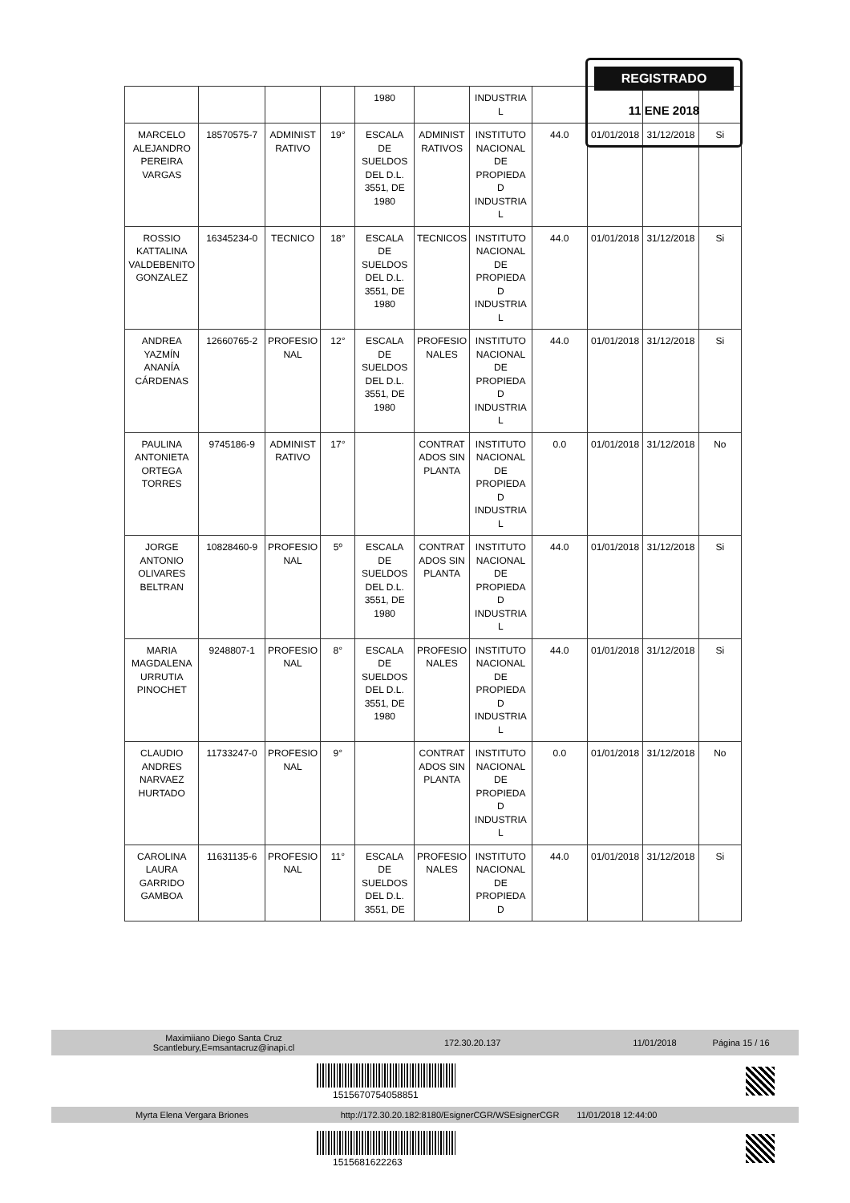| | | | | 1980 | | INDUSTRIA L | | | | |
| MARCELO ALEJANDRO PEREIRA VARGAS | 18570575-7 | ADMINIST RATIVO | 19° | ESCALA DE SUELDOS DEL D.L. 3551, DE 1980 | ADMINIST RATIVOS | INSTITUTO NACIONAL DE PROPIEDA D INDUSTRIA L | 44.0 | 01/01/2018 | 31/12/2018 | Si |
| ROSSIO KATTALINA VALDEBENITO GONZALEZ | 16345234-0 | TECNICO | 18° | ESCALA DE SUELDOS DEL D.L. 3551, DE 1980 | TECNICOS | INSTITUTO NACIONAL DE PROPIEDA D INDUSTRIA L | 44.0 | 01/01/2018 | 31/12/2018 | Si |
| ANDREA YAZMÍN ANANÍA CÁRDENAS | 12660765-2 | PROFESIO NAL | 12° | ESCALA DE SUELDOS DEL D.L. 3551, DE 1980 | PROFESIO NALES | INSTITUTO NACIONAL DE PROPIEDA D INDUSTRIA L | 44.0 | 01/01/2018 | 31/12/2018 | Si |
| PAULINA ANTONIETA ORTEGA TORRES | 9745186-9 | ADMINIST RATIVO | 17° | | CONTRAT ADOS SIN PLANTA | INSTITUTO NACIONAL DE PROPIEDA D INDUSTRIA L | 0.0 | 01/01/2018 | 31/12/2018 | No |
| JORGE ANTONIO OLIVARES BELTRAN | 10828460-9 | PROFESIO NAL | 5º | ESCALA DE SUELDOS DEL D.L. 3551, DE 1980 | CONTRAT ADOS SIN PLANTA | INSTITUTO NACIONAL DE PROPIEDA D INDUSTRIA L | 44.0 | 01/01/2018 | 31/12/2018 | Si |
| MARIA MAGDALENA URRUTIA PINOCHET | 9248807-1 | PROFESIO NAL | 8° | ESCALA DE SUELDOS DEL D.L. 3551, DE 1980 | PROFESIO NALES | INSTITUTO NACIONAL DE PROPIEDA D INDUSTRIA L | 44.0 | 01/01/2018 | 31/12/2018 | Si |
| CLAUDIO ANDRES NARVAEZ HURTADO | 11733247-0 | PROFESIO NAL | 9° | | CONTRAT ADOS SIN PLANTA | INSTITUTO NACIONAL DE PROPIEDA D INDUSTRIA L | 0.0 | 01/01/2018 | 31/12/2018 | No |
| CAROLINA LAURA GARRIDO GAMBOA | 11631135-6 | PROFESIO NAL | 11° | ESCALA DE SUELDOS DEL D.L. 3551, DE | PROFESIO NALES | INSTITUTO NACIONAL DE PROPIEDA D | 44.0 | 01/01/2018 | 31/12/2018 | Si |
REGISTRADO
11 ENE 2018
Maximiiano Diego Santa Cruz
Scantlebury,E=msantacruz@inapi.cl 172.30.20.137 11/01/2018 Página 15 / 16
1515670754058851
Myrta Elena Vergara Briones http://172.30.20.182:8180/EsignerCGR/WSEsignerCGR 11/01/2018 12:44:00
1515681622263